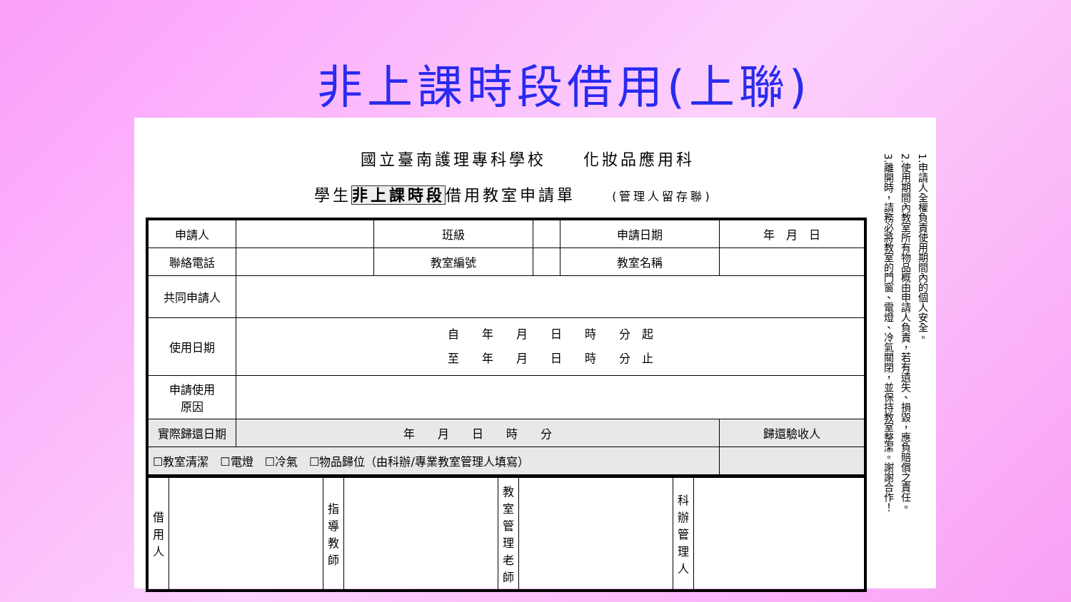非上課時段借用(上聯)
國立臺南護理專科學校　　化妝品應用科
學生非上課時段借用教室申請單 (管理人留存聯)
| 申請人 | | 班級 | | 申請日期 | 年 月 日 |
| 聯絡電話 | | 教室編號 | | 教室名稱 | |
| 共同申請人 | | | | | |
| 使用日期 | 自 年 月 日 時 分 起 至 年 月 日 時 分 止 | | | | |
| 申請使用 原因 | | | | | |
| 實際歸還日期 | 年 月 日 時 分 | | | | 歸還驗收人 |
| ☐教室清潔 ☐電燈 ☐冷氣 ☐物品歸位（由科辦/專業教室管理人填寫） | | | | | |
| 借用人 | | 指導教師 | | 教室管理老師 | | 科辦管理人 | |
1.申請人全權負責使用期間內的個人安全。
2.使用期間內教室所有物品概由申請人負責，若有遺失、損毀，應負賠償之責任。
3.離開時，請務必將教室的門窗、電燈、冷氣關閉，並保持教室整潔。謝謝合作！